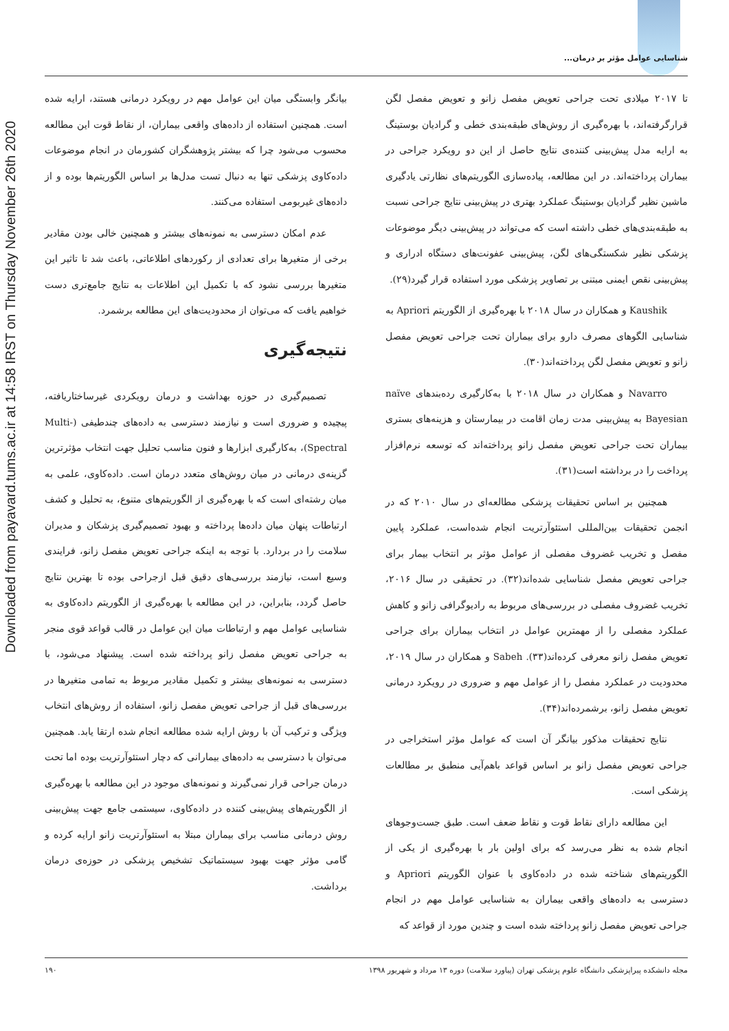شناسایی عوامل مؤثر بر درمان...
Downloaded from payavard.tums.ac.ir at 14:58 IRST on Thursday November 26th 2020
تا ۲۰۱۷ میلادی تحت جراحی تعویض مفصل زانو و تعویض مفصل لگن قرارگرفته‌اند، با بهره‌گیری از روش‌های طبقه‌بندی خطی و گرادیان بوستینگ به ارایه مدل پیش‌بینی کننده‌ی نتایج حاصل از این دو رویکرد جراحی در بیماران پرداخته‌اند. در این مطالعه، پیاده‌سازی الگوریتم‌های نظارتی یادگیری ماشین نظیر گرادیان بوستینگ عملکرد بهتری در پیش‌بینی نتایج جراحی نسبت به طبقه‌بندی‌های خطی داشته است که می‌تواند در پیش‌بینی دیگر موضوعات پزشکی نظیر شکستگی‌های لگن، پیش‌بینی عفونت‌های دستگاه ادراری و پیش‌بینی نقص ایمنی مبتنی بر تصاویر پزشکی مورد استفاده قرار گیرد(۲۹).
Kaushik و همکاران در سال ۲۰۱۸ با بهره‌گیری از الگوریتم Apriori به شناسایی الگوهای مصرف دارو برای بیماران تحت جراحی تعویض مفصل زانو و تعویض مفصل لگن پرداخته‌اند(۳۰).
Navarro و همکاران در سال ۲۰۱۸ با به‌کارگیری رده‌بندهای naïve Bayesian به پیش‌بینی مدت زمان اقامت در بیمارستان و هزینه‌های بستری بیماران تحت جراحی تعویض مفصل زانو پرداخته‌اند که توسعه نرم‌افزار پرداخت را در برداشته است(۳۱).
همچنین بر اساس تحقیقات پزشکی مطالعه‌ای در سال ۲۰۱۰ که در انجمن تحقیقات بین‌المللی استئوآرتریت انجام شده‌است، عملکرد پایین مفصل و تخریب غضروف مفصلی از عوامل مؤثر بر انتخاب بیمار برای جراحی تعویض مفصل شناسایی شده‌اند(۳۲). در تحقیقی در سال ۲۰۱۶، تخریب غضروف مفصلی در بررسی‌های مربوط به رادیوگرافی زانو و کاهش عملکرد مفصلی را از مهمترین عوامل در انتخاب بیماران برای جراحی تعویض مفصل زانو معرفی کرده‌اند(۳۳). Sabeh و همکاران در سال ۲۰۱۹، محدودیت در عملکرد مفصل را از عوامل مهم و ضروری در رویکرد درمانی تعویض مفصل زانو، برشمرده‌اند(۳۴).
نتایج تحقیقات مذکور بیانگر آن است که عوامل مؤثر استخراجی در جراحی تعویض مفصل زانو بر اساس قواعد باهم‌آیی منطبق بر مطالعات پزشکی است.
این مطالعه دارای نقاط قوت و نقاط ضعف است. طبق جست‌وجوهای انجام شده به نظر می‌رسد که برای اولین بار با بهره‌گیری از یکی از الگوریتم‌های شناخته شده در داده‌کاوی با عنوان الگوریتم Apriori و دسترسی به داده‌های واقعی بیماران به شناسایی عوامل مهم در انجام جراحی تعویض مفصل زانو پرداخته شده است و چندین مورد از قواعد که
بیانگر وابستگی میان این عوامل مهم در رویکرد درمانی هستند، ارایه شده است. همچنین استفاده از داده‌های واقعی بیماران، از نقاط قوت این مطالعه محسوب می‌شود چرا که بیشتر پژوهشگران کشورمان در انجام موضوعات داده‌کاوی پزشکی تنها به دنبال تست مدل‌ها بر اساس الگوریتم‌ها بوده و از داده‌های غیربومی استفاده می‌کنند.
عدم امکان دسترسی به نمونه‌های بیشتر و همچنین خالی بودن مقادیر برخی از متغیرها برای تعدادی از رکوردهای اطلاعاتی، باعث شد تا تاثیر این متغیرها بررسی نشود که با تکمیل این اطلاعات به نتایج جامع‌تری دست خواهیم یافت که می‌توان از محدودیت‌های این مطالعه برشمرد.
نتیجه‌گیری
تصمیم‌گیری در حوزه بهداشت و درمان رویکردی غیرساختاریافته، پیچیده و ضروری است و نیازمند دسترسی به داده‌های چندطیفی (Multi-Spectral)، به‌کارگیری ابزارها و فنون مناسب تحلیل جهت انتخاب مؤثرترین گزینه‌ی درمانی در میان روش‌های متعدد درمان است. داده‌کاوی، علمی به میان رشته‌ای است که با بهره‌گیری از الگوریتم‌های متنوع، به تحلیل و کشف ارتباطات پنهان میان داده‌ها پرداخته و بهبود تصمیم‌گیری پزشکان و مدیران سلامت را در بردارد. با توجه به اینکه جراحی تعویض مفصل زانو، فرایندی وسیع است، نیازمند بررسی‌های دقیق قبل ازجراحی بوده تا بهترین نتایج حاصل گردد، بنابراین، در این مطالعه با بهره‌گیری از الگوریتم داده‌کاوی به شناسایی عوامل مهم و ارتباطات میان این عوامل در قالب قواعد قوی منجر به جراحی تعویض مفصل زانو پرداخته شده است. پیشنهاد می‌شود، با دسترسی به نمونه‌های بیشتر و تکمیل مقادیر مربوط به تمامی متغیرها در بررسی‌های قبل از جراحی تعویض مفصل زانو، استفاده از روش‌های انتخاب ویژگی و ترکیب آن با روش ارایه شده مطالعه انجام شده ارتقا یابد. همچنین می‌توان با دسترسی به داده‌های بیمارانی که دچار استئوآرتریت بوده اما تحت درمان جراحی قرار نمی‌گیرند و نمونه‌های موجود در این مطالعه با بهره‌گیری از الگوریتم‌های پیش‌بینی کننده در داده‌کاوی، سیستمی جامع جهت پیش‌بینی روش درمانی مناسب برای بیماران مبتلا به استئوآرتریت زانو ارایه کرده و گامی مؤثر جهت بهبود سیستماتیک تشخیص پزشکی در حوزه‌ی درمان برداشت.
مجله دانشکده پیراپزشکی دانشگاه علوم پزشکی تهران (پیاورد سلامت) دوره ۱۳ مرداد و شهریور ۱۳۹۸ ۱۹۰